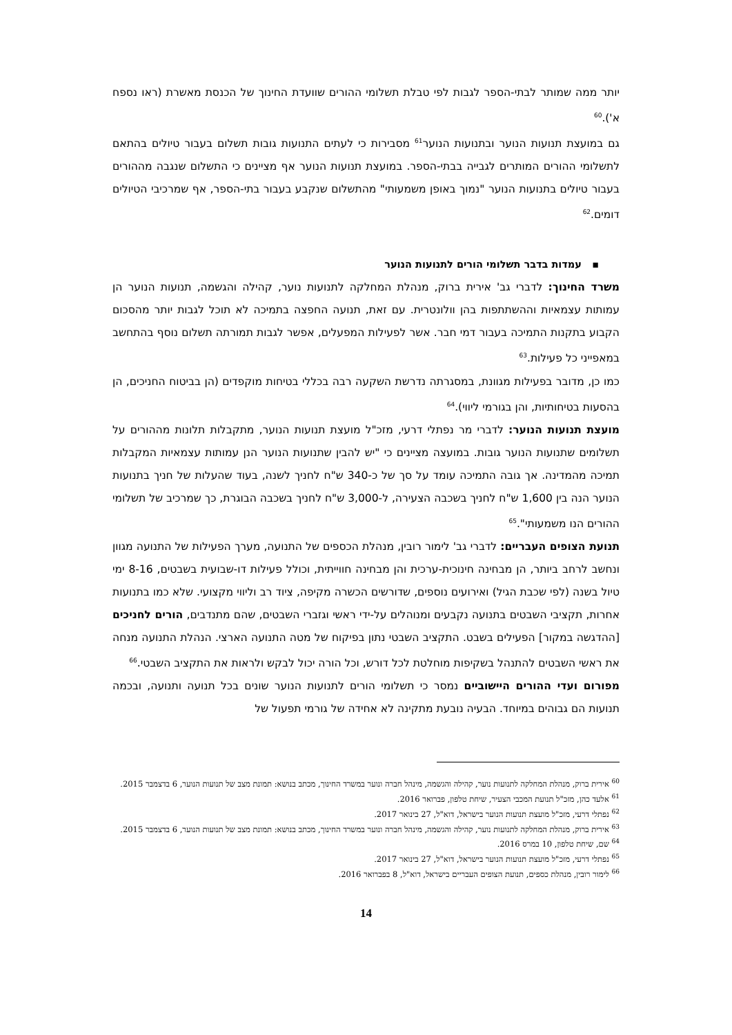יותר ממה שמותר לבתי-הספר לגבות לפי טבלת תשלומי ההורים שוועדת החינוך של הכנסת מאשרת (ראו נספח א').<sup>60</sup>
גם במועצת תנועות הנוער ובתנועות הנוער<sup>61</sup> מסבירות כי לעתים התנועות גובות תשלום בעבור טיולים בהתאם לתשלומי ההורים המותרים לגבייה בבתי-הספר. במועצת תנועות הנוער אף מציינים כי התשלום שנגבה מההורים בעבור טיולים בתנועות הנוער "נמוך באופן משמעותי" מהתשלום שנקבע בעבור בתי-הספר, אף שמרכיבי הטיולים דומים.<sup>62</sup>
▪ עמדות בדבר תשלומי הורים לתנועות הנוער
משרד החינוך: לדברי גב' אירית ברוק, מנהלת המחלקה לתנועות נוער, קהילה והגשמה, תנועות הנוער הן עמותות עצמאיות וההשתתפות בהן וולונטרית. עם זאת, תנועה החפצה בתמיכה לא תוכל לגבות יותר מהסכום הקבוע בתקנות התמיכה בעבור דמי חבר. אשר לפעילות המפעלים, אפשר לגבות תמורתה תשלום נוסף בהתחשב במאפייני כל פעילות.<sup>63</sup>
כמו כן, מדובר בפעילות מגוונת, במסגרתה נדרשת השקעה רבה בכללי בטיחות מוקפדים (הן בביטוח החניכים, הן בהסעות בטיחותיות, והן בגורמי ליווי).<sup>64</sup>
מועצת תנועות הנוער: לדברי מר נפתלי דרעי, מזכ"ל מועצת תנועות הנוער, מתקבלות תלונות מההורים על תשלומים שתנועות הנוער גובות. במועצה מציינים כי "יש להבין שתנועות הנוער הנן עמותות עצמאיות המקבלות תמיכה מהמדינה. אך גובה התמיכה עומד על סך של כ-340 ש"ח לחניך לשנה, בעוד שהעלות של חניך בתנועות הנוער הנה בין 1,600 ש"ח לחניך בשכבה הצעירה, ל-3,000 ש"ח לחניך בשכבה הבוגרת, כך שמרכיב של תשלומי ההורים הנו משמעותי".<sup>65</sup>
תנועת הצופים העבריים: לדברי גב' לימור רובין, מנהלת הכספים של התנועה, מערך הפעילות של התנועה מגוון ונחשב לרחב ביותר, הן מבחינה חינוכית-ערכית והן מבחינה חווייתית, וכולל פעילות דו-שבועית בשבטים, 8-16 ימי טיול בשנה (לפי שכבת הגיל) ואירועים נוספים, שדורשים הכשרה מקיפה, ציוד רב וליווי מקצועי. שלא כמו בתנועות אחרות, תקציבי השבטים בתנועה נקבעים ומנוהלים על-ידי ראשי וגזברי השבטים, שהם מתנדבים, הורים לחניכים [ההדגשה במקור] הפעילים בשבט. התקציב השבטי נתון בפיקוח של מטה התנועה הארצי. הנהלת התנועה מנחה את ראשי השבטים להתנהל בשקיפות מוחלטת לכל דורש, וכל הורה יכול לבקש ולראות את התקציב השבטי.<sup>66</sup>
מפורום ועדי ההורים היישוביים נמסר כי תשלומי הורים לתנועות הנוער שונים בכל תנועה ותנועה, ובכמה תנועות הם גבוהים במיוחד. הבעיה נובעת מתקינה לא אחידה של גורמי תפעול של
<sup>60</sup> אירית ברוק, מנהלת המחלקה לתנועות נוער, קהילה והגשמה, מינהל חברה ונוער במשרד החינוך, מכתב בנושא: תמונת מצב של תנועות הנוער, 6 בדצמבר 2015.
<sup>61</sup> אלעד כהן, מזכ"ל תנועת המכבי הצעיר, שיחת טלפון, פברואר 2016.
<sup>62</sup> נפתלי דרעי, מזכ"ל מועצת תנועות הנוער בישראל, דוא"ל, 27 בינואר 2017.
<sup>63</sup> אירית ברוק, מנהלת המחלקה לתנועות נוער, קהילה והגשמה, מינהל חברה ונוער במשרד החינוך, מכתב בנושא: תמונת מצב של תנועות הנוער, 6 בדצמבר 2015.
<sup>64</sup> שם, שיחת טלפון, 10 במרס 2016.
<sup>65</sup> נפתלי דרעי, מזכ"ל מועצת תנועות הנוער בישראל, דוא"ל, 27 בינואר 2017.
<sup>66</sup> לימור רובין, מנהלת כספים, תנועת הצופים העבריים בישראל, דוא"ל, 8 בפברואר 2016.
14